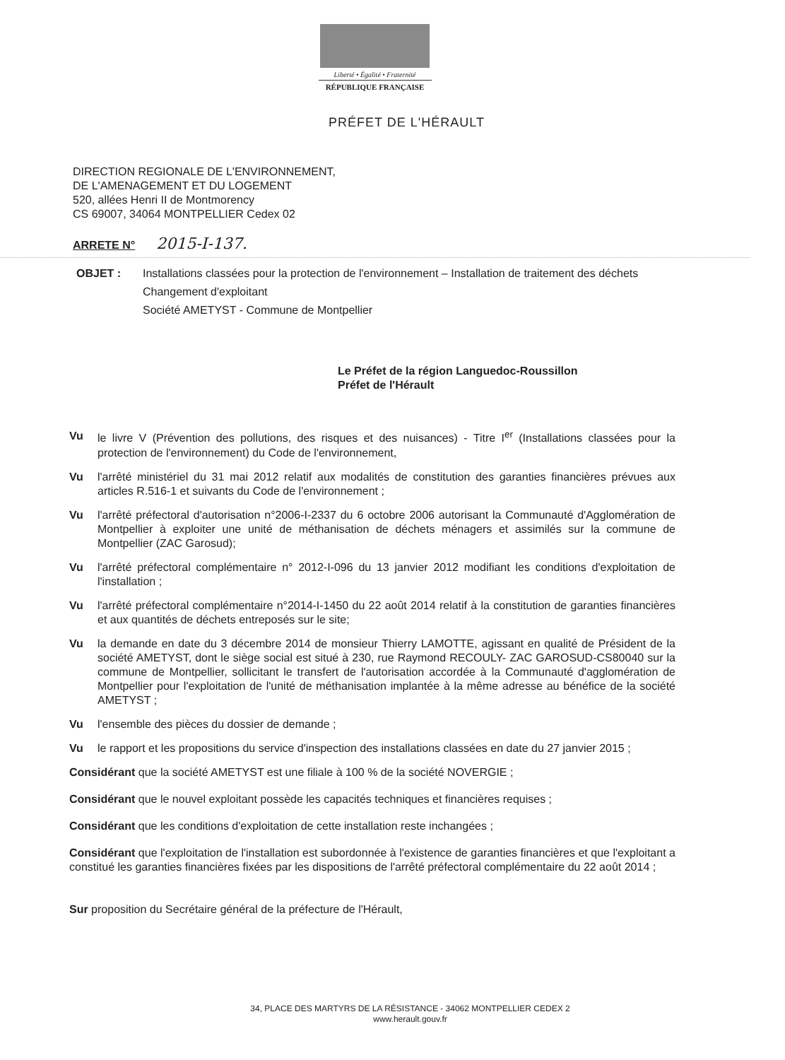Liberté • Égalité • Fraternité
RÉPUBLIQUE FRANÇAISE
PRÉFET DE L'HÉRAULT
DIRECTION REGIONALE DE L'ENVIRONNEMENT,
DE L'AMENAGEMENT ET DU LOGEMENT
520, allées Henri II de Montmorency
CS 69007, 34064 MONTPELLIER Cedex 02
ARRETE N° 2015-I-137.
OBJET : Installations classées pour la protection de l'environnement – Installation de traitement des déchets
Changement d'exploitant
Société AMETYST - Commune de Montpellier
Le Préfet de la région Languedoc-Roussillon
Préfet de l'Hérault
Vu le livre V (Prévention des pollutions, des risques et des nuisances) - Titre I<sup>er</sup> (Installations classées pour la protection de l'environnement) du Code de l'environnement,
Vu l'arrêté ministériel du 31 mai 2012 relatif aux modalités de constitution des garanties financières prévues aux articles R.516-1 et suivants du Code de l'environnement ;
Vu l'arrêté préfectoral d'autorisation n°2006-I-2337 du 6 octobre 2006 autorisant la Communauté d'Agglomération de Montpellier à exploiter une unité de méthanisation de déchets ménagers et assimilés sur la commune de Montpellier (ZAC Garosud);
Vu l'arrêté préfectoral complémentaire n° 2012-I-096 du 13 janvier 2012 modifiant les conditions d'exploitation de l'installation ;
Vu l'arrêté préfectoral complémentaire n°2014-I-1450 du 22 août 2014 relatif à la constitution de garanties financières et aux quantités de déchets entreposés sur le site;
Vu la demande en date du 3 décembre 2014 de monsieur Thierry LAMOTTE, agissant en qualité de Président de la société AMETYST, dont le siège social est situé à 230, rue Raymond RECOULY- ZAC GAROSUD-CS80040 sur la commune de Montpellier, sollicitant le transfert de l'autorisation accordée à la Communauté d'agglomération de Montpellier pour l'exploitation de l'unité de méthanisation implantée à la même adresse au bénéfice de la société AMETYST ;
Vu l'ensemble des pièces du dossier de demande ;
Vu le rapport et les propositions du service d'inspection des installations classées en date du 27 janvier 2015 ;
Considérant que la société AMETYST est une filiale à 100 % de la société NOVERGIE ;
Considérant que le nouvel exploitant possède les capacités techniques et financières requises ;
Considérant que les conditions d'exploitation de cette installation reste inchangées ;
Considérant que l'exploitation de l'installation est subordonnée à l'existence de garanties financières et que l'exploitant a constitué les garanties financières fixées par les dispositions de l'arrêté préfectoral complémentaire du 22 août 2014 ;
Sur proposition du Secrétaire général de la préfecture de l'Hérault,
34, PLACE DES MARTYRS DE LA RÉSISTANCE - 34062 MONTPELLIER CEDEX 2
www.herault.gouv.fr